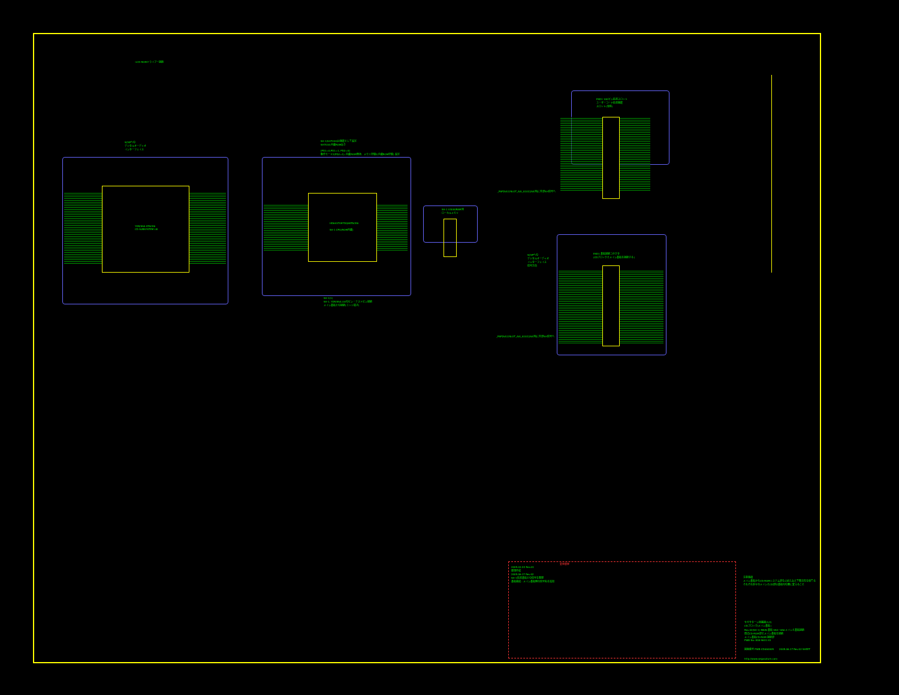YDR/SSA STACK6
CD SUBSYSTEM LSI
→CD ROMドライブー接続
SCSPへの
デジタルオーディオ
インターフェイス
HD6437097DQ6STACK6
SH-1 CPU(ROM内蔵)
SH-1(SH7034)は機能として設定
SH7034:内蔵ROMあり
[PD1=0,PD1=1, PD2=0]
動作モード2(PD2=1): 内蔵ROM無効、メモリ空間2(内蔵ROM空間) 設定
SH-1(1)
SH-1, YDR/SSA LSIのピン・テストピン接続
メイン基板との接続(エッジ端子)
SH-1 V3000RAM用
ローカルメモリ
ESD1 100ピン拡張スロット
ユーザーコード拡張機能
スロット(仮称)
_RSP[SA12SLOT_AAI_A102](SA用)に外部SH信号へ
ESD1 基板接続コネクタ
(CDブロックとメイン基板を接続する)
SCSPへの
デジタルオーディオ
インターフェイス
信号方向
_RSP[SA12SLOT_AAI_A102](SA用)に外部SH信号へ
変更履歴
2005.03.XX Rev.01
新規作成
2005.06.17 Rev.02
SH-1拡張基板との信号を整理
基板構成 : メイン基板側の信号名を追加
注意事項
メイン基板からCD-ROMシステム部を止めたあとで整合性を保てる
それぞれ別々のメインとCD部は基板の位置に変えること
セガサターン回路図(1/2)
CDブロック(メイン基板)
Rev.02(SH-1) MAIN 基板 VA0~VA6 メインと基板接続
周辺CD-ROM部とメイン基板を接続
メイン基板CD-ROM 接続部
PWB No: 838-9631-XX
図面番号 PWB-CD0A0005 2005.06.17 Rev.02 SHEET
http://www.segasaturn.com